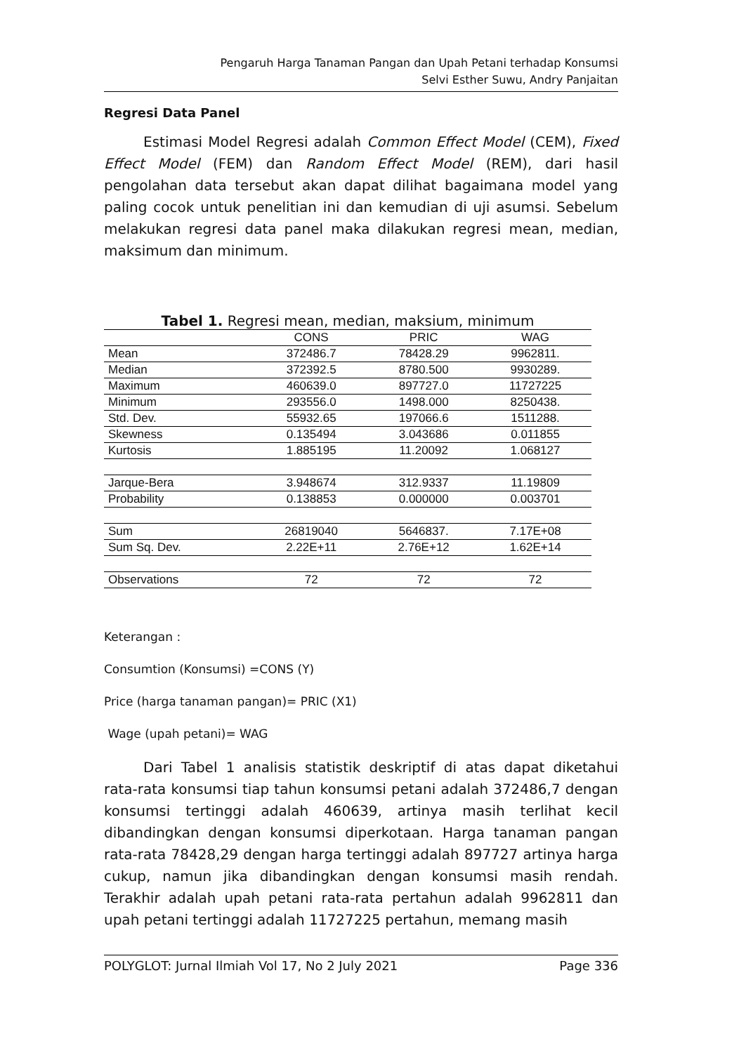Pengaruh Harga Tanaman Pangan dan Upah Petani terhadap Konsumsi
Selvi Esther Suwu, Andry Panjaitan
Regresi Data Panel
Estimasi Model Regresi adalah Common Effect Model (CEM), Fixed Effect Model (FEM) dan Random Effect Model (REM), dari hasil pengolahan data tersebut akan dapat dilihat bagaimana model yang paling cocok untuk penelitian ini dan kemudian di uji asumsi. Sebelum melakukan regresi data panel maka dilakukan regresi mean, median, maksimum dan minimum.
Tabel 1. Regresi mean, median, maksium, minimum
| | CONS | PRIC | WAG |
| --- | --- | --- | --- |
| Mean | 372486.7 | 78428.29 | 9962811. |
| Median | 372392.5 | 8780.500 | 9930289. |
| Maximum | 460639.0 | 897727.0 | 11727225 |
| Minimum | 293556.0 | 1498.000 | 8250438. |
| Std. Dev. | 55932.65 | 197066.6 | 1511288. |
| Skewness | 0.135494 | 3.043686 | 0.011855 |
| Kurtosis | 1.885195 | 11.20092 | 1.068127 |
| Jarque-Bera | 3.948674 | 312.9337 | 11.19809 |
| Probability | 0.138853 | 0.000000 | 0.003701 |
| Sum | 26819040 | 5646837. | 7.17E+08 |
| Sum Sq. Dev. | 2.22E+11 | 2.76E+12 | 1.62E+14 |
| Observations | 72 | 72 | 72 |
Keterangan :
Consumtion (Konsumsi) =CONS (Y)
Price (harga tanaman pangan)= PRIC (X1)
Wage (upah petani)= WAG
Dari Tabel 1 analisis statistik deskriptif di atas dapat diketahui rata-rata konsumsi tiap tahun konsumsi petani adalah 372486,7 dengan konsumsi tertinggi adalah 460639, artinya masih terlihat kecil dibandingkan dengan konsumsi diperkotaan. Harga tanaman pangan rata-rata 78428,29 dengan harga tertinggi adalah 897727 artinya harga cukup, namun jika dibandingkan dengan konsumsi masih rendah. Terakhir adalah upah petani rata-rata pertahun adalah 9962811 dan upah petani tertinggi adalah 11727225 pertahun, memang masih
POLYGLOT: Jurnal Ilmiah Vol 17, No 2 July 2021 Page 336